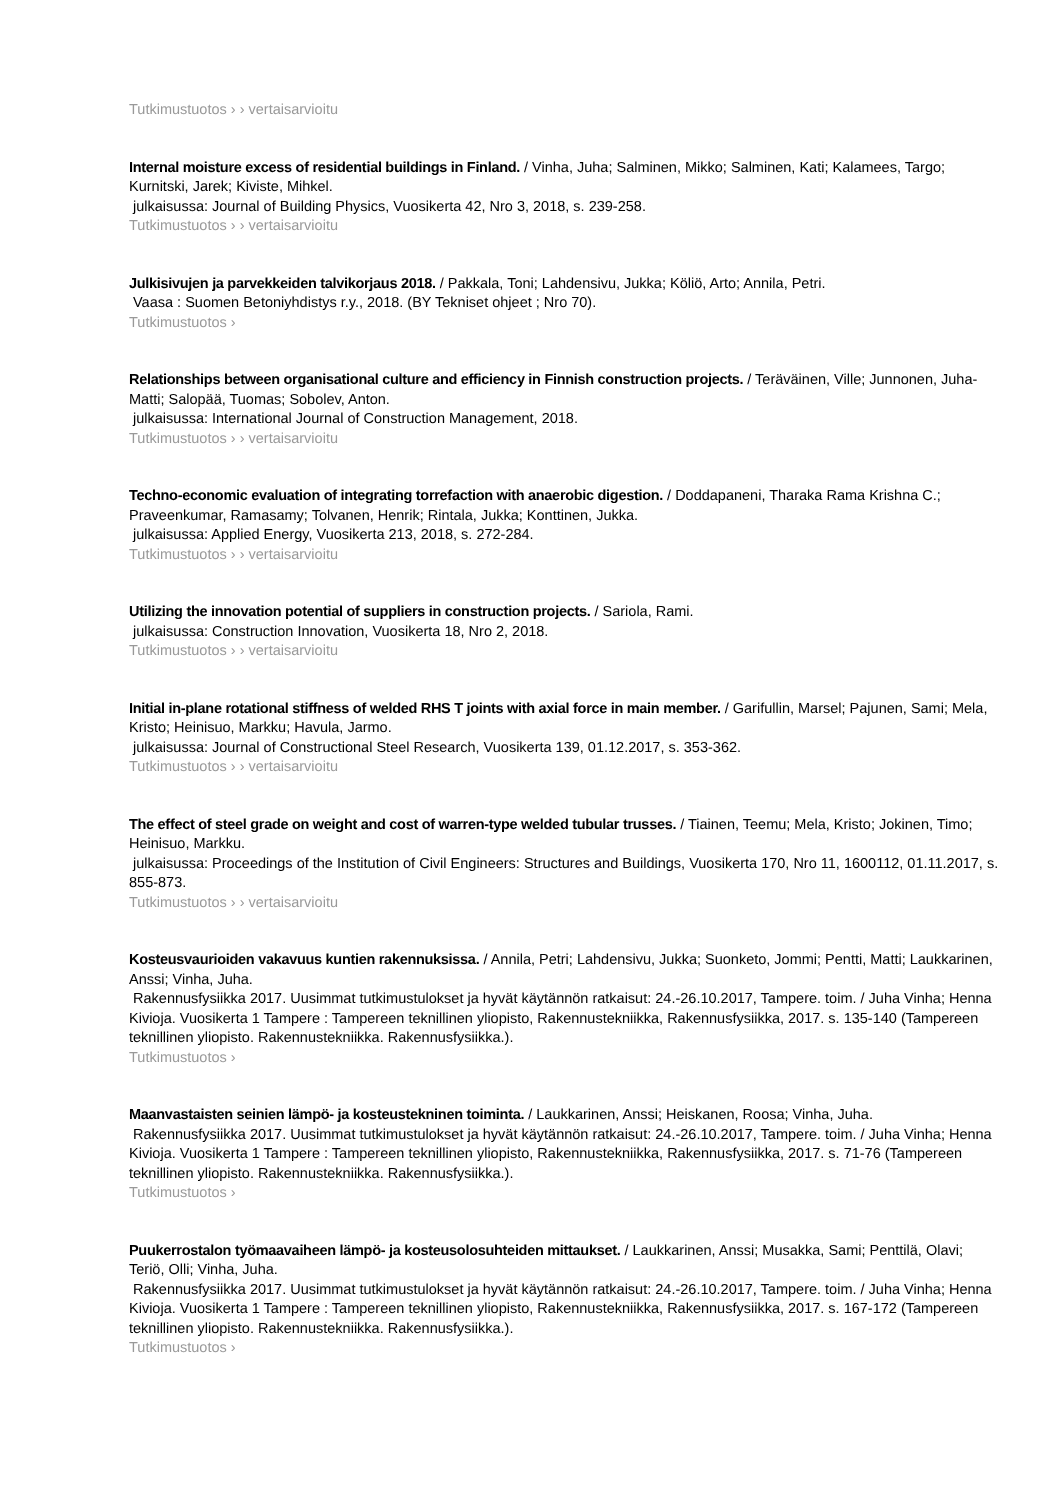Tutkimustuotos › › vertaisarvioitu
Internal moisture excess of residential buildings in Finland. / Vinha, Juha; Salminen, Mikko; Salminen, Kati; Kalamees, Targo; Kurnitski, Jarek; Kiviste, Mihkel.
julkaisussa: Journal of Building Physics, Vuosikerta 42, Nro 3, 2018, s. 239-258.
Tutkimustuotos › › vertaisarvioitu
Julkisivujen ja parvekkeiden talvikorjaus 2018. / Pakkala, Toni; Lahdensivu, Jukka; Köliö, Arto; Annila, Petri.
Vaasa : Suomen Betoniyhdistys r.y., 2018. (BY Tekniset ohjeet ; Nro 70).
Tutkimustuotos ›
Relationships between organisational culture and efficiency in Finnish construction projects. / Teräväinen, Ville; Junnonen, Juha-Matti; Salopää, Tuomas; Sobolev, Anton.
julkaisussa: International Journal of Construction Management, 2018.
Tutkimustuotos › › vertaisarvioitu
Techno-economic evaluation of integrating torrefaction with anaerobic digestion. / Doddapaneni, Tharaka Rama Krishna C.; Praveenkumar, Ramasamy; Tolvanen, Henrik; Rintala, Jukka; Konttinen, Jukka.
julkaisussa: Applied Energy, Vuosikerta 213, 2018, s. 272-284.
Tutkimustuotos › › vertaisarvioitu
Utilizing the innovation potential of suppliers in construction projects. / Sariola, Rami.
julkaisussa: Construction Innovation, Vuosikerta 18, Nro 2, 2018.
Tutkimustuotos › › vertaisarvioitu
Initial in-plane rotational stiffness of welded RHS T joints with axial force in main member. / Garifullin, Marsel; Pajunen, Sami; Mela, Kristo; Heinisuo, Markku; Havula, Jarmo.
julkaisussa: Journal of Constructional Steel Research, Vuosikerta 139, 01.12.2017, s. 353-362.
Tutkimustuotos › › vertaisarvioitu
The effect of steel grade on weight and cost of warren-type welded tubular trusses. / Tiainen, Teemu; Mela, Kristo; Jokinen, Timo; Heinisuo, Markku.
julkaisussa: Proceedings of the Institution of Civil Engineers: Structures and Buildings, Vuosikerta 170, Nro 11, 1600112, 01.11.2017, s. 855-873.
Tutkimustuotos › › vertaisarvioitu
Kosteusvaurioiden vakavuus kuntien rakennuksissa. / Annila, Petri; Lahdensivu, Jukka; Suonketo, Jommi; Pentti, Matti; Laukkarinen, Anssi; Vinha, Juha.
Rakennusfysiikka 2017. Uusimmat tutkimustulokset ja hyvät käytännön ratkaisut: 24.-26.10.2017, Tampere. toim. / Juha Vinha; Henna Kivioja. Vuosikerta 1 Tampere : Tampereen teknillinen yliopisto, Rakennustekniikka, Rakennusfysiikka, 2017. s. 135-140 (Tampereen teknillinen yliopisto. Rakennustekniikka. Rakennusfysiikka.).
Tutkimustuotos ›
Maanvastaisten seinien lämpö- ja kosteustekninen toiminta. / Laukkarinen, Anssi; Heiskanen, Roosa; Vinha, Juha.
Rakennusfysiikka 2017. Uusimmat tutkimustulokset ja hyvät käytännön ratkaisut: 24.-26.10.2017, Tampere. toim. / Juha Vinha; Henna Kivioja. Vuosikerta 1 Tampere : Tampereen teknillinen yliopisto, Rakennustekniikka, Rakennusfysiikka, 2017. s. 71-76 (Tampereen teknillinen yliopisto. Rakennustekniikka. Rakennusfysiikka.).
Tutkimustuotos ›
Puukerrostalon työmaavaiheen lämpö- ja kosteusolosuhteiden mittaukset. / Laukkarinen, Anssi; Musakka, Sami; Penttilä, Olavi; Teriö, Olli; Vinha, Juha.
Rakennusfysiikka 2017. Uusimmat tutkimustulokset ja hyvät käytännön ratkaisut: 24.-26.10.2017, Tampere. toim. / Juha Vinha; Henna Kivioja. Vuosikerta 1 Tampere : Tampereen teknillinen yliopisto, Rakennustekniikka, Rakennusfysiikka, 2017. s. 167-172 (Tampereen teknillinen yliopisto. Rakennustekniikka. Rakennusfysiikka.).
Tutkimustuotos ›